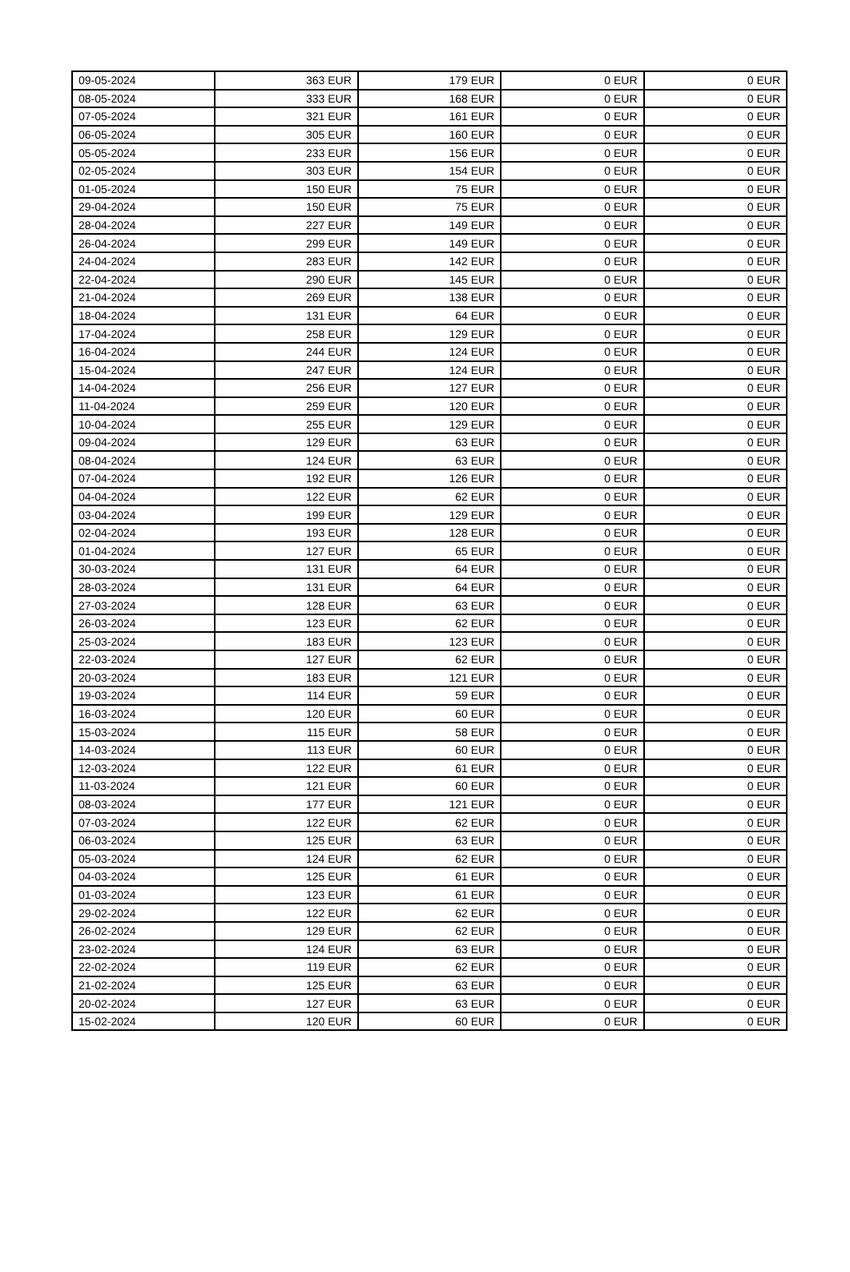| 09-05-2024 | 363 EUR | 179 EUR | 0 EUR | 0 EUR |
| 08-05-2024 | 333 EUR | 168 EUR | 0 EUR | 0 EUR |
| 07-05-2024 | 321 EUR | 161 EUR | 0 EUR | 0 EUR |
| 06-05-2024 | 305 EUR | 160 EUR | 0 EUR | 0 EUR |
| 05-05-2024 | 233 EUR | 156 EUR | 0 EUR | 0 EUR |
| 02-05-2024 | 303 EUR | 154 EUR | 0 EUR | 0 EUR |
| 01-05-2024 | 150 EUR | 75 EUR | 0 EUR | 0 EUR |
| 29-04-2024 | 150 EUR | 75 EUR | 0 EUR | 0 EUR |
| 28-04-2024 | 227 EUR | 149 EUR | 0 EUR | 0 EUR |
| 26-04-2024 | 299 EUR | 149 EUR | 0 EUR | 0 EUR |
| 24-04-2024 | 283 EUR | 142 EUR | 0 EUR | 0 EUR |
| 22-04-2024 | 290 EUR | 145 EUR | 0 EUR | 0 EUR |
| 21-04-2024 | 269 EUR | 138 EUR | 0 EUR | 0 EUR |
| 18-04-2024 | 131 EUR | 64 EUR | 0 EUR | 0 EUR |
| 17-04-2024 | 258 EUR | 129 EUR | 0 EUR | 0 EUR |
| 16-04-2024 | 244 EUR | 124 EUR | 0 EUR | 0 EUR |
| 15-04-2024 | 247 EUR | 124 EUR | 0 EUR | 0 EUR |
| 14-04-2024 | 256 EUR | 127 EUR | 0 EUR | 0 EUR |
| 11-04-2024 | 259 EUR | 120 EUR | 0 EUR | 0 EUR |
| 10-04-2024 | 255 EUR | 129 EUR | 0 EUR | 0 EUR |
| 09-04-2024 | 129 EUR | 63 EUR | 0 EUR | 0 EUR |
| 08-04-2024 | 124 EUR | 63 EUR | 0 EUR | 0 EUR |
| 07-04-2024 | 192 EUR | 126 EUR | 0 EUR | 0 EUR |
| 04-04-2024 | 122 EUR | 62 EUR | 0 EUR | 0 EUR |
| 03-04-2024 | 199 EUR | 129 EUR | 0 EUR | 0 EUR |
| 02-04-2024 | 193 EUR | 128 EUR | 0 EUR | 0 EUR |
| 01-04-2024 | 127 EUR | 65 EUR | 0 EUR | 0 EUR |
| 30-03-2024 | 131 EUR | 64 EUR | 0 EUR | 0 EUR |
| 28-03-2024 | 131 EUR | 64 EUR | 0 EUR | 0 EUR |
| 27-03-2024 | 128 EUR | 63 EUR | 0 EUR | 0 EUR |
| 26-03-2024 | 123 EUR | 62 EUR | 0 EUR | 0 EUR |
| 25-03-2024 | 183 EUR | 123 EUR | 0 EUR | 0 EUR |
| 22-03-2024 | 127 EUR | 62 EUR | 0 EUR | 0 EUR |
| 20-03-2024 | 183 EUR | 121 EUR | 0 EUR | 0 EUR |
| 19-03-2024 | 114 EUR | 59 EUR | 0 EUR | 0 EUR |
| 16-03-2024 | 120 EUR | 60 EUR | 0 EUR | 0 EUR |
| 15-03-2024 | 115 EUR | 58 EUR | 0 EUR | 0 EUR |
| 14-03-2024 | 113 EUR | 60 EUR | 0 EUR | 0 EUR |
| 12-03-2024 | 122 EUR | 61 EUR | 0 EUR | 0 EUR |
| 11-03-2024 | 121 EUR | 60 EUR | 0 EUR | 0 EUR |
| 08-03-2024 | 177 EUR | 121 EUR | 0 EUR | 0 EUR |
| 07-03-2024 | 122 EUR | 62 EUR | 0 EUR | 0 EUR |
| 06-03-2024 | 125 EUR | 63 EUR | 0 EUR | 0 EUR |
| 05-03-2024 | 124 EUR | 62 EUR | 0 EUR | 0 EUR |
| 04-03-2024 | 125 EUR | 61 EUR | 0 EUR | 0 EUR |
| 01-03-2024 | 123 EUR | 61 EUR | 0 EUR | 0 EUR |
| 29-02-2024 | 122 EUR | 62 EUR | 0 EUR | 0 EUR |
| 26-02-2024 | 129 EUR | 62 EUR | 0 EUR | 0 EUR |
| 23-02-2024 | 124 EUR | 63 EUR | 0 EUR | 0 EUR |
| 22-02-2024 | 119 EUR | 62 EUR | 0 EUR | 0 EUR |
| 21-02-2024 | 125 EUR | 63 EUR | 0 EUR | 0 EUR |
| 20-02-2024 | 127 EUR | 63 EUR | 0 EUR | 0 EUR |
| 15-02-2024 | 120 EUR | 60 EUR | 0 EUR | 0 EUR |